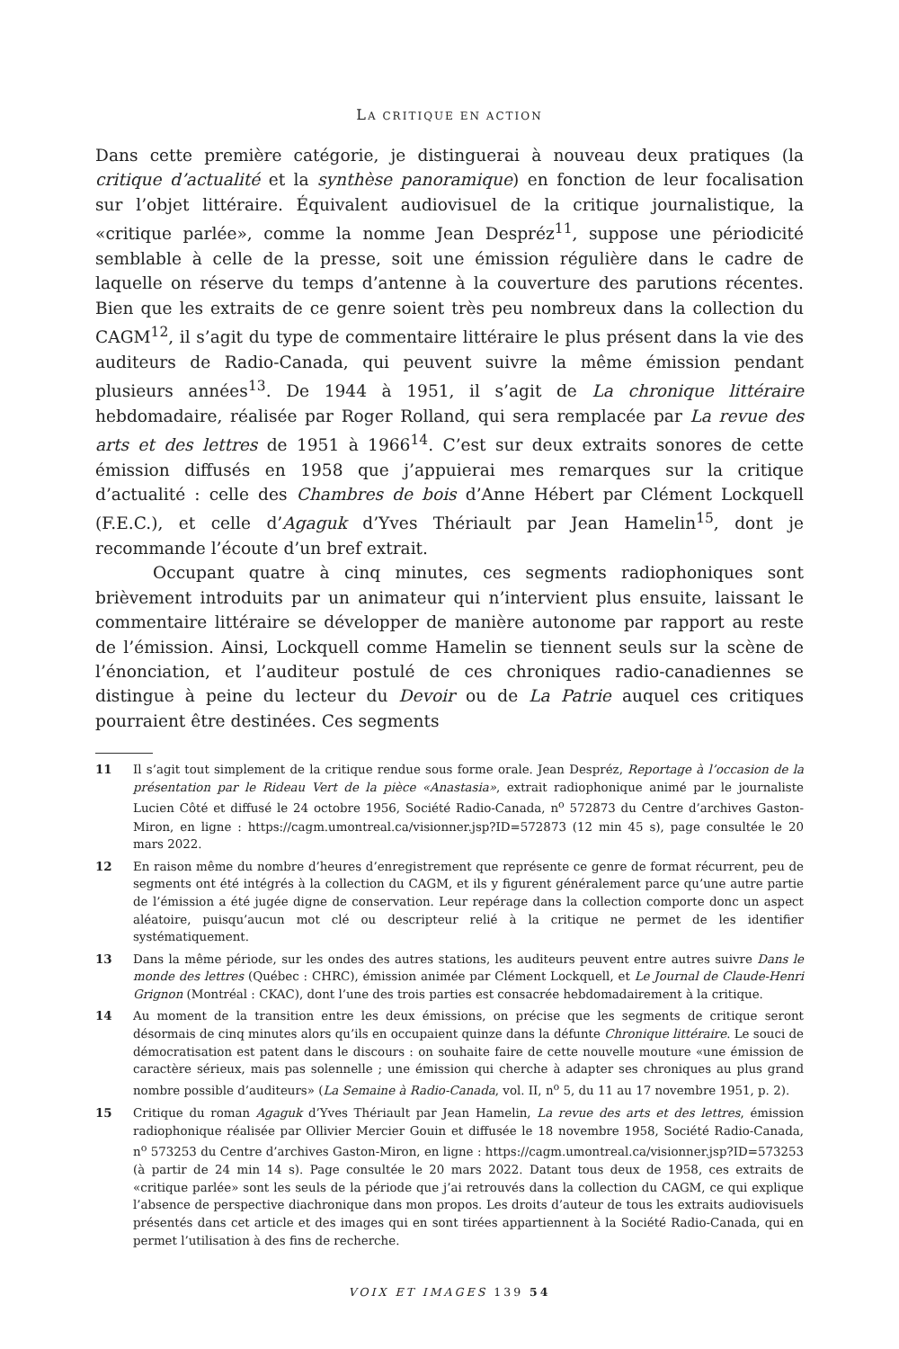LA CRITIQUE EN ACTION
Dans cette première catégorie, je distinguerai à nouveau deux pratiques (la critique d’actualité et la synthèse panoramique) en fonction de leur focalisation sur l’objet littéraire. Équivalent audiovisuel de la critique journalistique, la «critique parlée», comme la nomme Jean Despréz<sup>11</sup>, suppose une périodicité semblable à celle de la presse, soit une émission régulière dans le cadre de laquelle on réserve du temps d’antenne à la couverture des parutions récentes. Bien que les extraits de ce genre soient très peu nombreux dans la collection du CAGM<sup>12</sup>, il s’agit du type de commentaire littéraire le plus présent dans la vie des auditeurs de Radio-Canada, qui peuvent suivre la même émission pendant plusieurs années<sup>13</sup>. De 1944 à 1951, il s’agit de La chronique littéraire hebdomadaire, réalisée par Roger Rolland, qui sera remplacée par La revue des arts et des lettres de 1951 à 1966<sup>14</sup>. C’est sur deux extraits sonores de cette émission diffusés en 1958 que j’appuierai mes remarques sur la critique d’actualité : celle des Chambres de bois d’Anne Hébert par Clément Lockquell (F.E.C.), et celle d’Agaguk d’Yves Thériault par Jean Hamelin<sup>15</sup>, dont je recommande l’écoute d’un bref extrait.
Occupant quatre à cinq minutes, ces segments radiophoniques sont brièvement introduits par un animateur qui n’intervient plus ensuite, laissant le commentaire littéraire se développer de manière autonome par rapport au reste de l’émission. Ainsi, Lockquell comme Hamelin se tiennent seuls sur la scène de l’énonciation, et l’auditeur postulé de ces chroniques radio-canadiennes se distingue à peine du lecteur du Devoir ou de La Patrie auquel ces critiques pourraient être destinées. Ces segments
11 Il s’agit tout simplement de la critique rendue sous forme orale. Jean Despréz, Reportage à l’occasion de la présentation par le Rideau Vert de la pièce «Anastasia», extrait radiophonique animé par le journaliste Lucien Côté et diffusé le 24 octobre 1956, Société Radio-Canada, n<sup>o</sup> 572873 du Centre d’archives Gaston-Miron, en ligne : https://cagm.umontreal.ca/visionner.jsp?ID=572873 (12 min 45 s), page consultée le 20 mars 2022.
12 En raison même du nombre d’heures d’enregistrement que représente ce genre de format récurrent, peu de segments ont été intégrés à la collection du CAGM, et ils y figurent généralement parce qu’une autre partie de l’émission a été jugée digne de conservation. Leur repérage dans la collection comporte donc un aspect aléatoire, puisqu’aucun mot clé ou descripteur relié à la critique ne permet de les identifier systématiquement.
13 Dans la même période, sur les ondes des autres stations, les auditeurs peuvent entre autres suivre Dans le monde des lettres (Québec : CHRC), émission animée par Clément Lockquell, et Le Journal de Claude-Henri Grignon (Montréal : CKAC), dont l’une des trois parties est consacrée hebdomadairement à la critique.
14 Au moment de la transition entre les deux émissions, on précise que les segments de critique seront désormais de cinq minutes alors qu’ils en occupaient quinze dans la défunte Chronique littéraire. Le souci de démocratisation est patent dans le discours : on souhaite faire de cette nouvelle mouture «une émission de caractère sérieux, mais pas solennelle ; une émission qui cherche à adapter ses chroniques au plus grand nombre possible d’auditeurs» (La Semaine à Radio-Canada, vol. II, n<sup>o</sup> 5, du 11 au 17 novembre 1951, p. 2).
15 Critique du roman Agaguk d’Yves Thériault par Jean Hamelin, La revue des arts et des lettres, émission radiophonique réalisée par Ollivier Mercier Gouin et diffusée le 18 novembre 1958, Société Radio-Canada, n<sup>o</sup> 573253 du Centre d’archives Gaston-Miron, en ligne : https://cagm.umontreal.ca/visionner.jsp?ID=573253 (à partir de 24 min 14 s). Page consultée le 20 mars 2022. Datant tous deux de 1958, ces extraits de «critique parlée» sont les seuls de la période que j’ai retrouvés dans la collection du CAGM, ce qui explique l’absence de perspective diachronique dans mon propos. Les droits d’auteur de tous les extraits audiovisuels présentés dans cet article et des images qui en sont tirées appartiennent à la Société Radio-Canada, qui en permet l’utilisation à des fins de recherche.
VOIX ET IMAGES 139 54